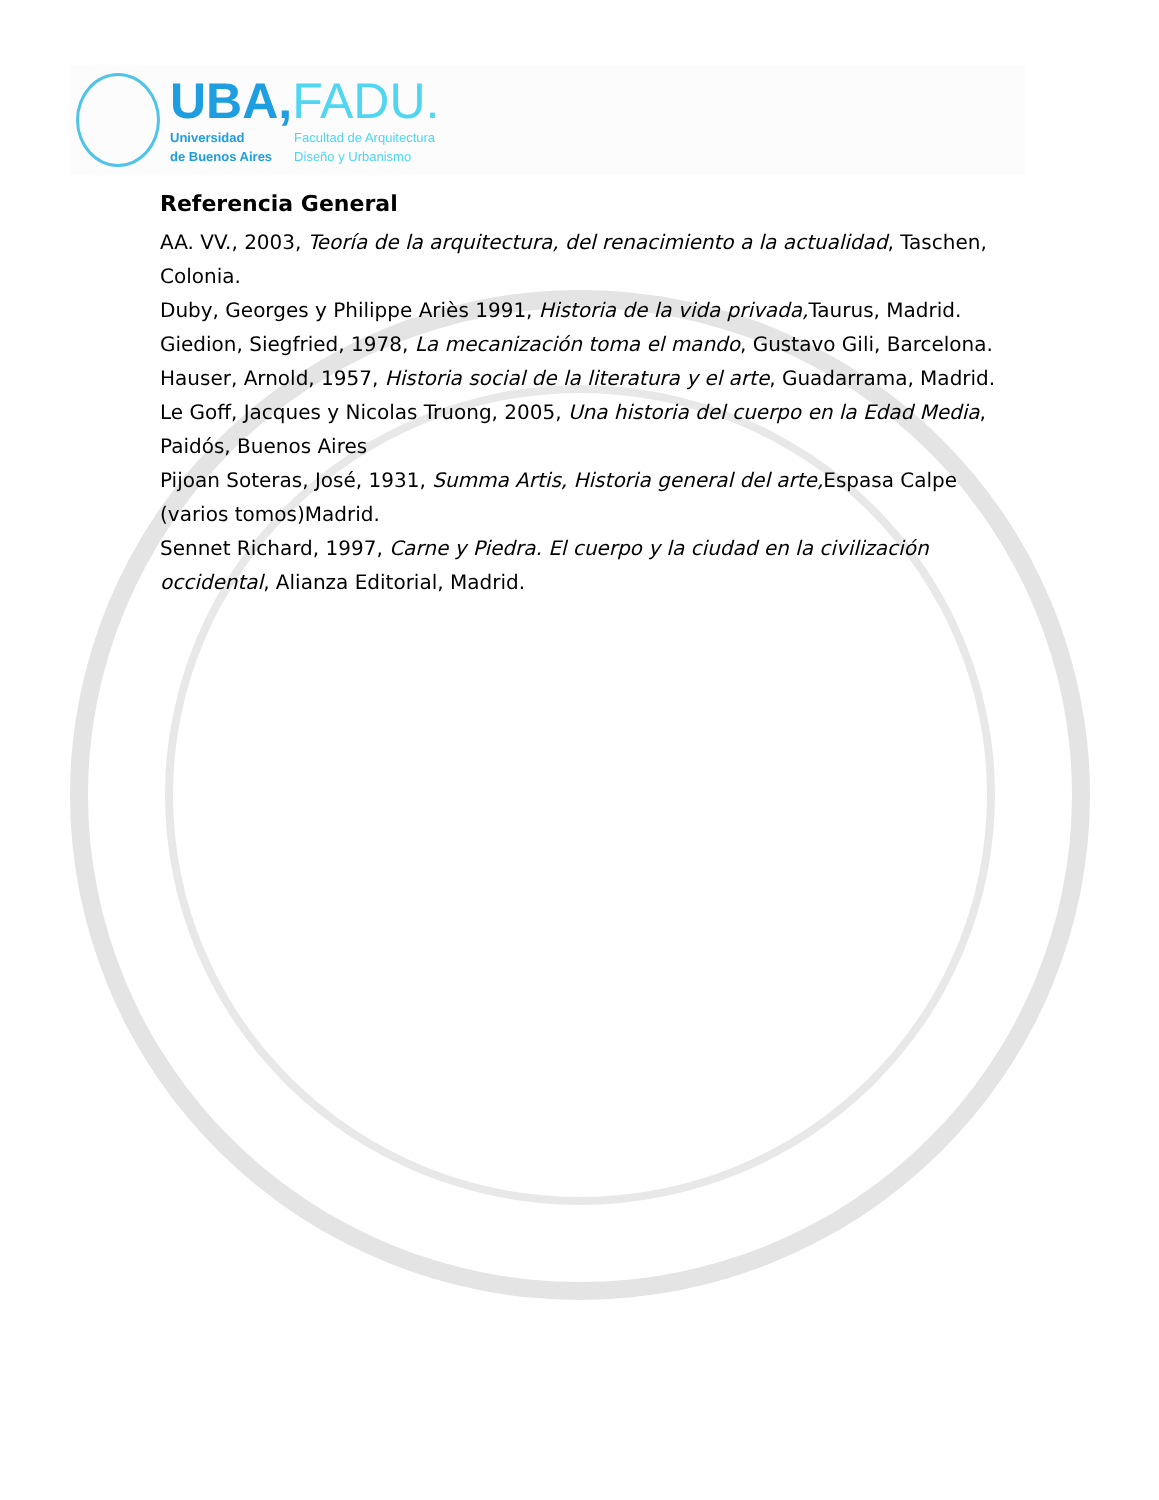UBA,FADU.
Universidad
de Buenos Aires
Facultad de Arquitectura
Diseño y Urbanismo
Referencia General
AA. VV., 2003, Teoría de la arquitectura, del renacimiento a la actualidad, Taschen, Colonia.
Duby, Georges y Philippe Ariès 1991, Historia de la vida privada, Taurus, Madrid.
Giedion, Siegfried, 1978, La mecanización toma el mando, Gustavo Gili, Barcelona.
Hauser, Arnold, 1957, Historia social de la literatura y el arte, Guadarrama, Madrid.
Le Goff, Jacques y Nicolas Truong, 2005, Una historia del cuerpo en la Edad Media, Paidós, Buenos Aires
Pijoan Soteras, José, 1931, Summa Artis, Historia general del arte, Espasa Calpe (varios tomos)Madrid.
Sennet Richard, 1997, Carne y Piedra. El cuerpo y la ciudad en la civilización occidental, Alianza Editorial, Madrid.